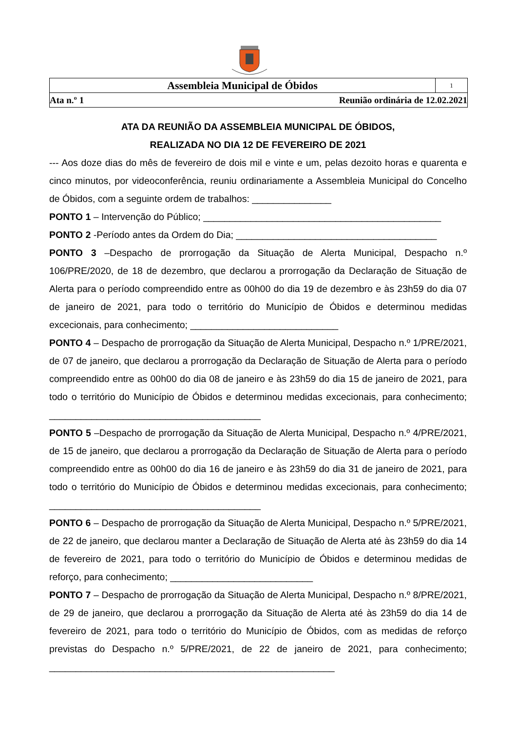Assembleia Municipal de Óbidos
1
Ata n.º 1 Reunião ordinária de 12.02.2021
ATA DA REUNIÃO DA ASSEMBLEIA MUNICIPAL DE ÓBIDOS,
REALIZADA NO DIA 12 DE FEVEREIRO DE 2021
--- Aos doze dias do mês de fevereiro de dois mil e vinte e um, pelas dezoito horas e quarenta e cinco minutos, por videoconferência, reuniu ordinariamente a Assembleia Municipal do Concelho de Óbidos, com a seguinte ordem de trabalhos: _______________
PONTO 1 – Intervenção do Público; _____________________________________________
PONTO 2 -Período antes da Ordem do Dia; ______________________________________
PONTO 3 –Despacho de prorrogação da Situação de Alerta Municipal, Despacho n.º 106/PRE/2020, de 18 de dezembro, que declarou a prorrogação da Declaração de Situação de Alerta para o período compreendido entre as 00h00 do dia 19 de dezembro e às 23h59 do dia 07 de janeiro de 2021, para todo o território do Município de Óbidos e determinou medidas excecionais, para conhecimento; ____________________________
PONTO 4 – Despacho de prorrogação da Situação de Alerta Municipal, Despacho n.º 1/PRE/2021, de 07 de janeiro, que declarou a prorrogação da Declaração de Situação de Alerta para o período compreendido entre as 00h00 do dia 08 de janeiro e às 23h59 do dia 15 de janeiro de 2021, para todo o território do Município de Óbidos e determinou medidas excecionais, para conhecimento; ________________________________________
PONTO 5 –Despacho de prorrogação da Situação de Alerta Municipal, Despacho n.º 4/PRE/2021, de 15 de janeiro, que declarou a prorrogação da Declaração de Situação de Alerta para o período compreendido entre as 00h00 do dia 16 de janeiro e às 23h59 do dia 31 de janeiro de 2021, para todo o território do Município de Óbidos e determinou medidas excecionais, para conhecimento; ________________________________________
PONTO 6 – Despacho de prorrogação da Situação de Alerta Municipal, Despacho n.º 5/PRE/2021, de 22 de janeiro, que declarou manter a Declaração de Situação de Alerta até às 23h59 do dia 14 de fevereiro de 2021, para todo o território do Município de Óbidos e determinou medidas de reforço, para conhecimento; ___________________________
PONTO 7 – Despacho de prorrogação da Situação de Alerta Municipal, Despacho n.º 8/PRE/2021, de 29 de janeiro, que declarou a prorrogação da Situação de Alerta até às 23h59 do dia 14 de fevereiro de 2021, para todo o território do Município de Óbidos, com as medidas de reforço previstas do Despacho n.º 5/PRE/2021, de 22 de janeiro de 2021, para conhecimento; ______________________________________________________